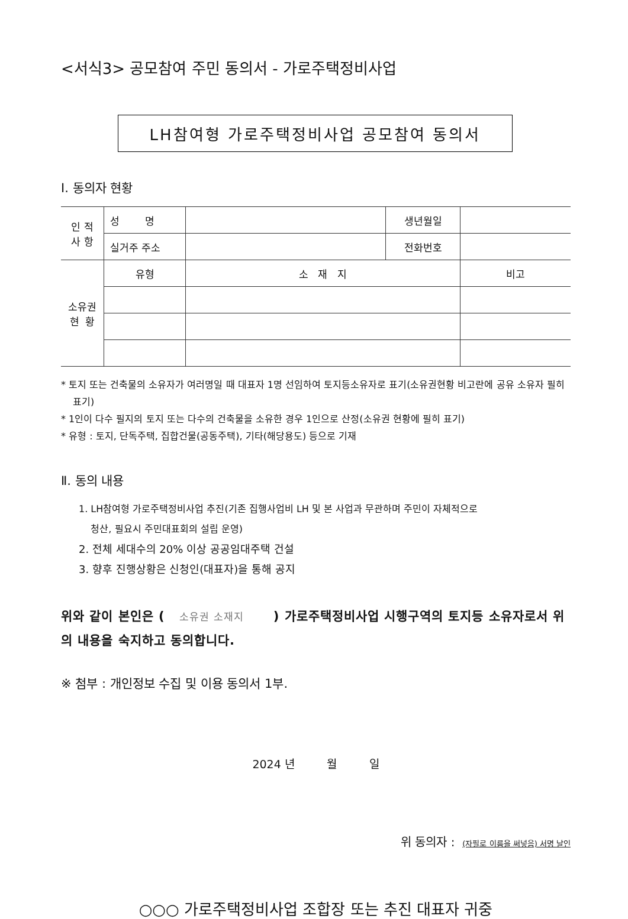<서식3> 공모참여 주민 동의서 - 가로주택정비사업
LH참여형 가로주택정비사업 공모참여 동의서
Ⅰ. 동의자 현황
| 인 적 사 항 | 성 명 | | 생년월일 | |
| | 실거주 주소 | | 전화번호 | |
| 소유권 현 황 | 유형 | 소 재 지 | | 비고 |
* 토지 또는 건축물의 소유자가 여러명일 때 대표자 1명 선임하여 토지등소유자로 표기(소유권현황 비고란에 공유 소유자 필히 표기)
* 1인이 다수 필지의 토지 또는 다수의 건축물을 소유한 경우 1인으로 산정(소유권 현황에 필히 표기)
* 유형 : 토지, 단독주택, 집합건물(공동주택), 기타(해당용도) 등으로 기재
Ⅱ. 동의 내용
1. LH참여형 가로주택정비사업 추진(기존 집행사업비 LH 및 본 사업과 무관하며 주민이 자체적으로
청산, 필요시 주민대표회의 설립 운영)
2. 전체 세대수의 20% 이상 공공임대주택 건설
3. 향후 진행상황은 신청인(대표자)을 통해 공지
위와 같이 본인은 ( 소유권 소재지 ) 가로주택정비사업 시행구역의 토지등 소유자로서 위의 내용을 숙지하고 동의합니다.
※ 첨부 : 개인정보 수집 및 이용 동의서 1부.
2024 년 월 일
위 동의자 : (자필로 이름을 써넣음) 서명 날인
○○○ 가로주택정비사업 조합장 또는 추진 대표자 귀중